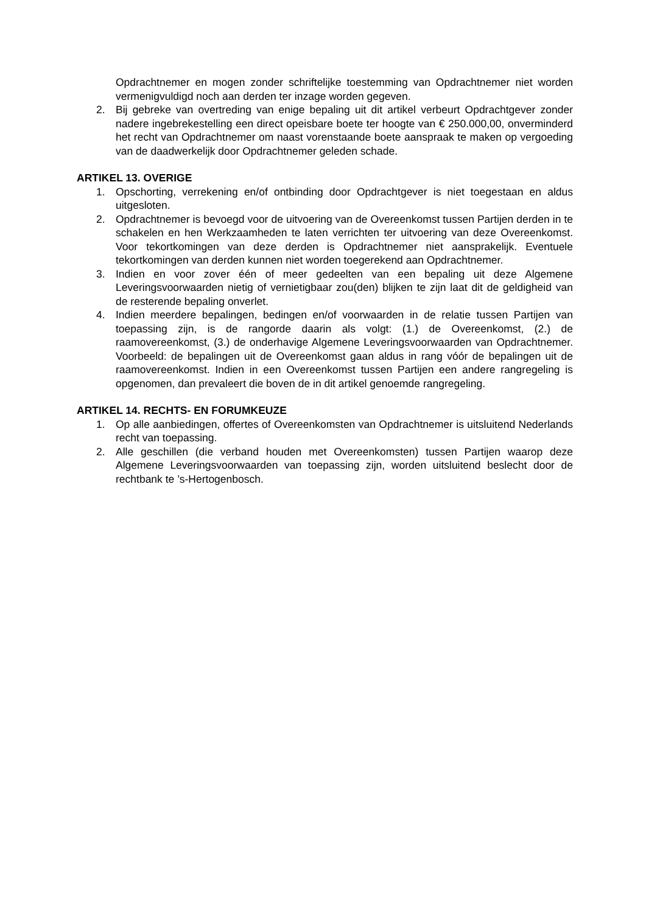Opdrachtnemer en mogen zonder schriftelijke toestemming van Opdrachtnemer niet worden vermenigvuldigd noch aan derden ter inzage worden gegeven.
2. Bij gebreke van overtreding van enige bepaling uit dit artikel verbeurt Opdrachtgever zonder nadere ingebrekestelling een direct opeisbare boete ter hoogte van € 250.000,00, onverminderd het recht van Opdrachtnemer om naast vorenstaande boete aanspraak te maken op vergoeding van de daadwerkelijk door Opdrachtnemer geleden schade.
ARTIKEL 13. OVERIGE
1. Opschorting, verrekening en/of ontbinding door Opdrachtgever is niet toegestaan en aldus uitgesloten.
2. Opdrachtnemer is bevoegd voor de uitvoering van de Overeenkomst tussen Partijen derden in te schakelen en hen Werkzaamheden te laten verrichten ter uitvoering van deze Overeenkomst. Voor tekortkomingen van deze derden is Opdrachtnemer niet aansprakelijk. Eventuele tekortkomingen van derden kunnen niet worden toegerekend aan Opdrachtnemer.
3. Indien en voor zover één of meer gedeelten van een bepaling uit deze Algemene Leveringsvoorwaarden nietig of vernietigbaar zou(den) blijken te zijn laat dit de geldigheid van de resterende bepaling onverlet.
4. Indien meerdere bepalingen, bedingen en/of voorwaarden in de relatie tussen Partijen van toepassing zijn, is de rangorde daarin als volgt: (1.) de Overeenkomst, (2.) de raamovereenkomst, (3.) de onderhavige Algemene Leveringsvoorwaarden van Opdrachtnemer. Voorbeeld: de bepalingen uit de Overeenkomst gaan aldus in rang vóór de bepalingen uit de raamovereenkomst. Indien in een Overeenkomst tussen Partijen een andere rangregeling is opgenomen, dan prevaleert die boven de in dit artikel genoemde rangregeling.
ARTIKEL 14. RECHTS- EN FORUMKEUZE
1. Op alle aanbiedingen, offertes of Overeenkomsten van Opdrachtnemer is uitsluitend Nederlands recht van toepassing.
2. Alle geschillen (die verband houden met Overeenkomsten) tussen Partijen waarop deze Algemene Leveringsvoorwaarden van toepassing zijn, worden uitsluitend beslecht door de rechtbank te ’s-Hertogenbosch.